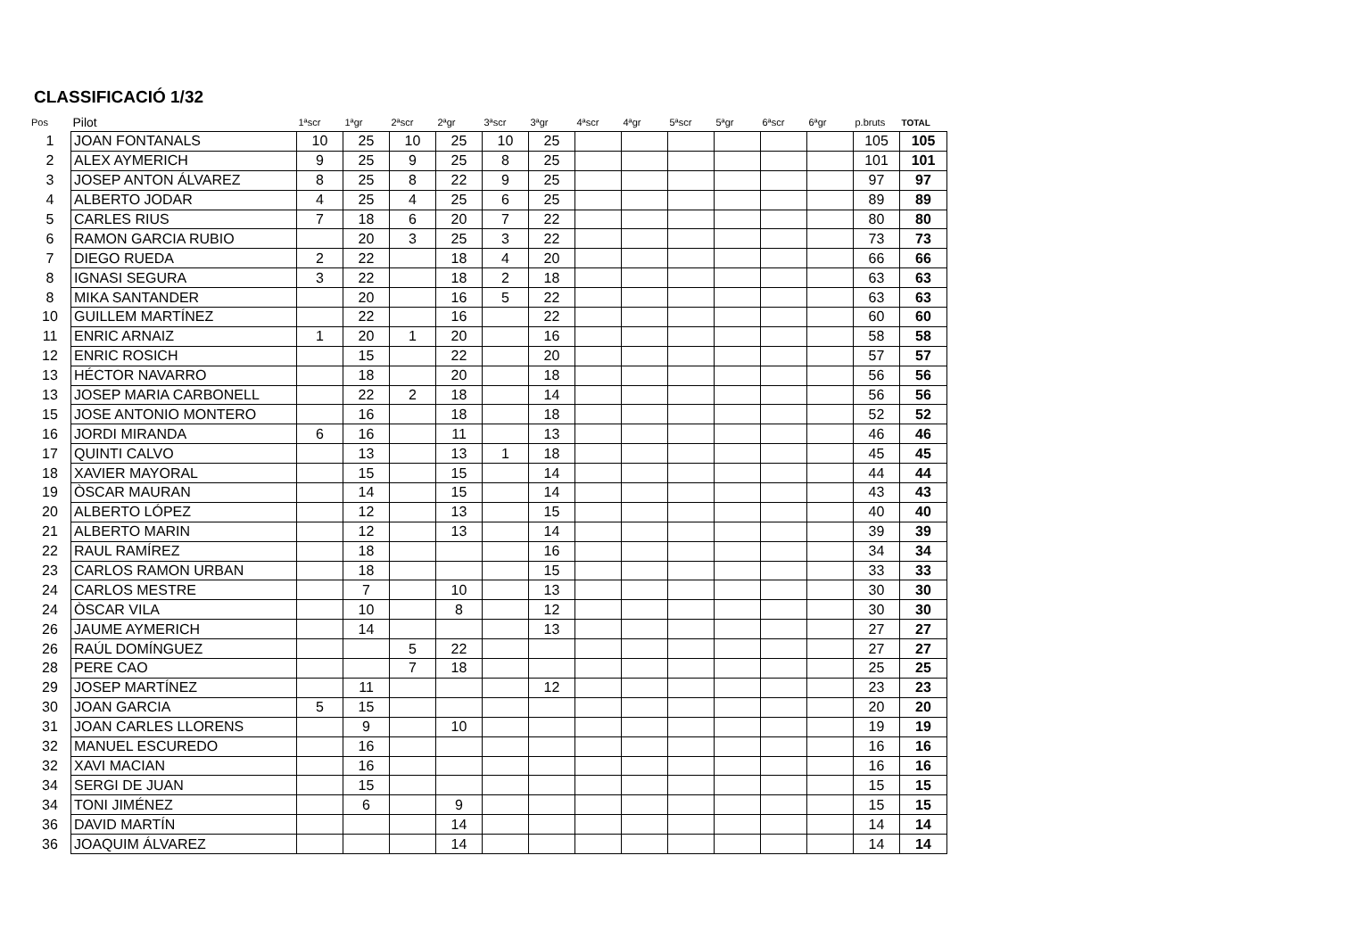CLASSIFICACIÓ 1/32
| Pos | Pilot | 1ªscr | 1ªgr | 2ªscr | 2ªgr | 3ªscr | 3ªgr | 4ªscr | 4ªgr | 5ªscr | 5ªgr | 6ªscr | 6ªgr | p.bruts | TOTAL |
| --- | --- | --- | --- | --- | --- | --- | --- | --- | --- | --- | --- | --- | --- | --- | --- |
| 1 | JOAN FONTANALS | 10 | 25 | 10 | 25 | 10 | 25 | | | | | | | 105 | 105 |
| 2 | ALEX AYMERICH | 9 | 25 | 9 | 25 | 8 | 25 | | | | | | | 101 | 101 |
| 3 | JOSEP ANTON ÁLVAREZ | 8 | 25 | 8 | 22 | 9 | 25 | | | | | | | 97 | 97 |
| 4 | ALBERTO JODAR | 4 | 25 | 4 | 25 | 6 | 25 | | | | | | | 89 | 89 |
| 5 | CARLES RIUS | 7 | 18 | 6 | 20 | 7 | 22 | | | | | | | 80 | 80 |
| 6 | RAMON GARCIA RUBIO | | 20 | 3 | 25 | 3 | 22 | | | | | | | 73 | 73 |
| 7 | DIEGO RUEDA | 2 | 22 | | 18 | 4 | 20 | | | | | | | 66 | 66 |
| 8 | IGNASI SEGURA | 3 | 22 | | 18 | 2 | 18 | | | | | | | 63 | 63 |
| 8 | MIKA SANTANDER | | 20 | | 16 | 5 | 22 | | | | | | | 63 | 63 |
| 10 | GUILLEM MARTÍNEZ | | 22 | | 16 | | 22 | | | | | | | 60 | 60 |
| 11 | ENRIC ARNAIZ | 1 | 20 | 1 | 20 | | 16 | | | | | | | 58 | 58 |
| 12 | ENRIC ROSICH | | 15 | | 22 | | 20 | | | | | | | 57 | 57 |
| 13 | HÉCTOR NAVARRO | | 18 | | 20 | | 18 | | | | | | | 56 | 56 |
| 13 | JOSEP MARIA CARBONELL | | 22 | 2 | 18 | | 14 | | | | | | | 56 | 56 |
| 15 | JOSE ANTONIO MONTERO | | 16 | | 18 | | 18 | | | | | | | 52 | 52 |
| 16 | JORDI MIRANDA | 6 | 16 | | 11 | | 13 | | | | | | | 46 | 46 |
| 17 | QUINTI CALVO | | 13 | | 13 | 1 | 18 | | | | | | | 45 | 45 |
| 18 | XAVIER MAYORAL | | 15 | | 15 | | 14 | | | | | | | 44 | 44 |
| 19 | ÒSCAR MAURAN | | 14 | | 15 | | 14 | | | | | | | 43 | 43 |
| 20 | ALBERTO LÓPEZ | | 12 | | 13 | | 15 | | | | | | | 40 | 40 |
| 21 | ALBERTO MARIN | | 12 | | 13 | | 14 | | | | | | | 39 | 39 |
| 22 | RAUL RAMÍREZ | | 18 | | | | 16 | | | | | | | 34 | 34 |
| 23 | CARLOS RAMON URBAN | | 18 | | | | 15 | | | | | | | 33 | 33 |
| 24 | CARLOS MESTRE | | 7 | | 10 | | 13 | | | | | | | 30 | 30 |
| 24 | ÒSCAR VILA | | 10 | | 8 | | 12 | | | | | | | 30 | 30 |
| 26 | JAUME AYMERICH | | 14 | | | | 13 | | | | | | | 27 | 27 |
| 26 | RAÚL DOMÍNGUEZ | | | 5 | 22 | | | | | | | | | 27 | 27 |
| 28 | PERE CAO | | | 7 | 18 | | | | | | | | | 25 | 25 |
| 29 | JOSEP MARTÍNEZ | | 11 | | | | 12 | | | | | | | 23 | 23 |
| 30 | JOAN GARCIA | 5 | 15 | | | | | | | | | | | 20 | 20 |
| 31 | JOAN CARLES LLORENS | | 9 | | 10 | | | | | | | | | 19 | 19 |
| 32 | MANUEL ESCUREDO | | 16 | | | | | | | | | | | 16 | 16 |
| 32 | XAVI MACIAN | | 16 | | | | | | | | | | | 16 | 16 |
| 34 | SERGI DE JUAN | | 15 | | | | | | | | | | | 15 | 15 |
| 34 | TONI JIMÉNEZ | | 6 | | 9 | | | | | | | | | 15 | 15 |
| 36 | DAVID MARTÍN | | | | 14 | | | | | | | | | 14 | 14 |
| 36 | JOAQUIM ÁLVAREZ | | | | 14 | | | | | | | | | 14 | 14 |